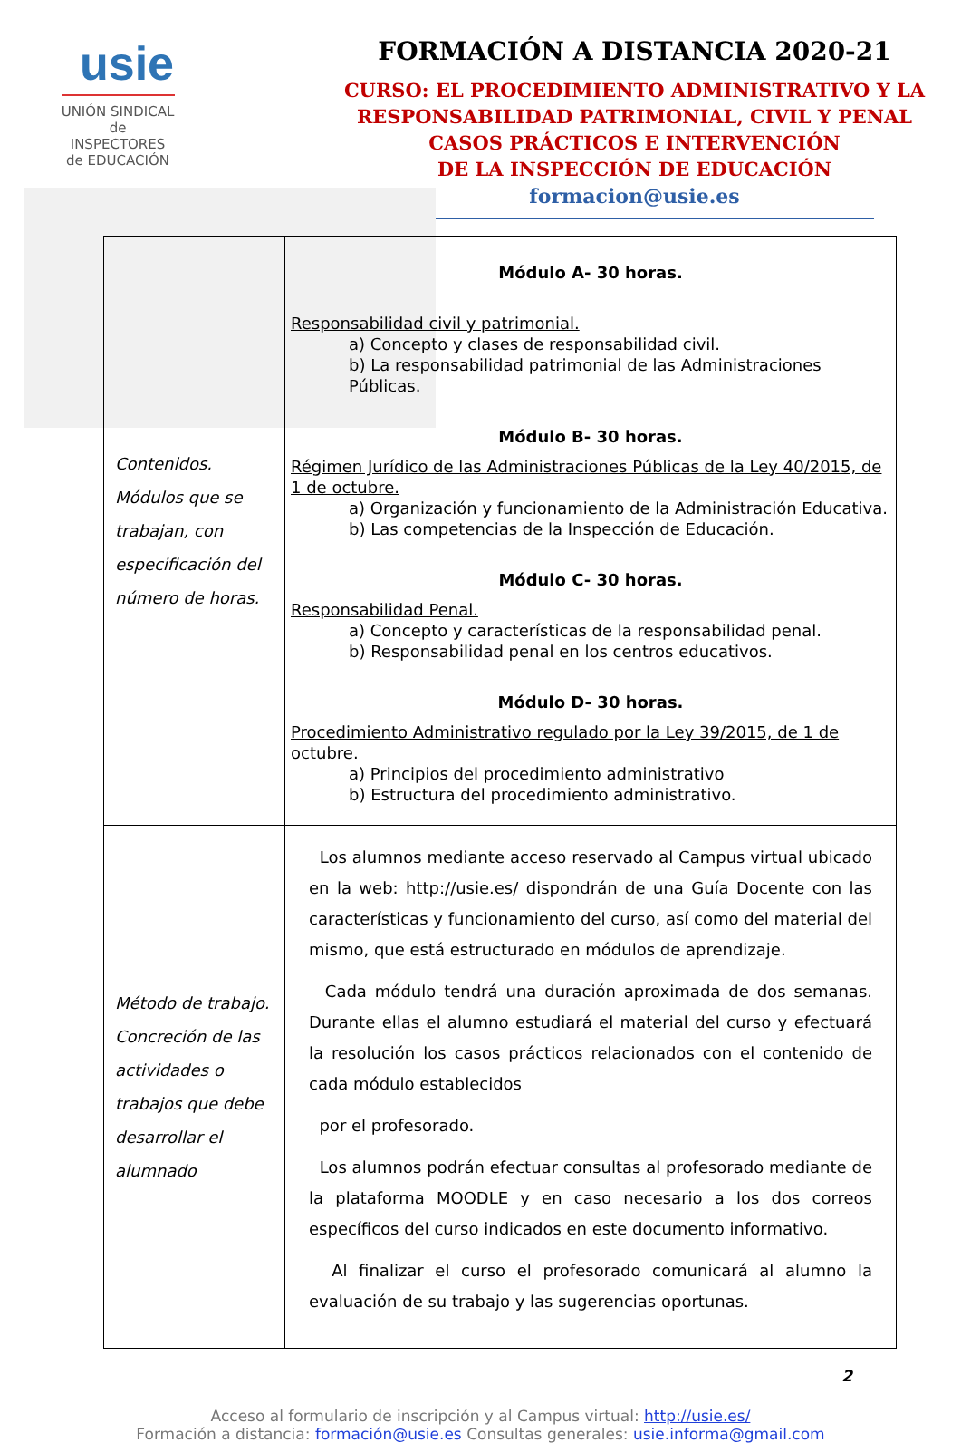usie
UNIÓN SINDICAL
de INSPECTORES
de EDUCACIÓN
FORMACIÓN A DISTANCIA 2020-21
CURSO: EL PROCEDIMIENTO ADMINISTRATIVO Y LA
RESPONSABILIDAD PATRIMONIAL, CIVIL Y PENAL
CASOS PRÁCTICOS E INTERVENCIÓN
DE LA INSPECCIÓN DE EDUCACIÓN
formacion@usie.es
| Contenidos. Módulos que se trabajan, con especificación del número de horas. | Módulo A- 30 horas. Responsabilidad civil y patrimonial. a) Concepto y clases de responsabilidad civil. b) La responsabilidad patrimonial de las Administraciones Públicas. Módulo B- 30 horas. Régimen Jurídico de las Administraciones Públicas de la Ley 40/2015, de 1 de octubre. a) Organización y funcionamiento de la Administración Educativa. b) Las competencias de la Inspección de Educación. Módulo C- 30 horas. Responsabilidad Penal. a) Concepto y características de la responsabilidad penal. b) Responsabilidad penal en los centros educativos. Módulo D- 30 horas. Procedimiento Administrativo regulado por la Ley 39/2015, de 1 de octubre. a) Principios del procedimiento administrativo b) Estructura del procedimiento administrativo. |
| Método de trabajo. Concreción de las actividades o trabajos que debe desarrollar el alumnado | Los alumnos mediante acceso reservado al Campus virtual ubicado en la web: http://usie.es/ dispondrán de una Guía Docente con las características y funcionamiento del curso, así como del material del mismo, que está estructurado en módulos de aprendizaje. Cada módulo tendrá una duración aproximada de dos semanas. Durante ellas el alumno estudiará el material del curso y efectuará la resolución los casos prácticos relacionados con el contenido de cada módulo establecidos por el profesorado. Los alumnos podrán efectuar consultas al profesorado mediante de la plataforma MOODLE y en caso necesario a los dos correos específicos del curso indicados en este documento informativo. Al finalizar el curso el profesorado comunicará al alumno la evaluación de su trabajo y las sugerencias oportunas. |
2
Acceso al formulario de inscripción y al Campus virtual: http://usie.es/
Formación a distancia: formación@usie.es Consultas generales: usie.informa@gmail.com